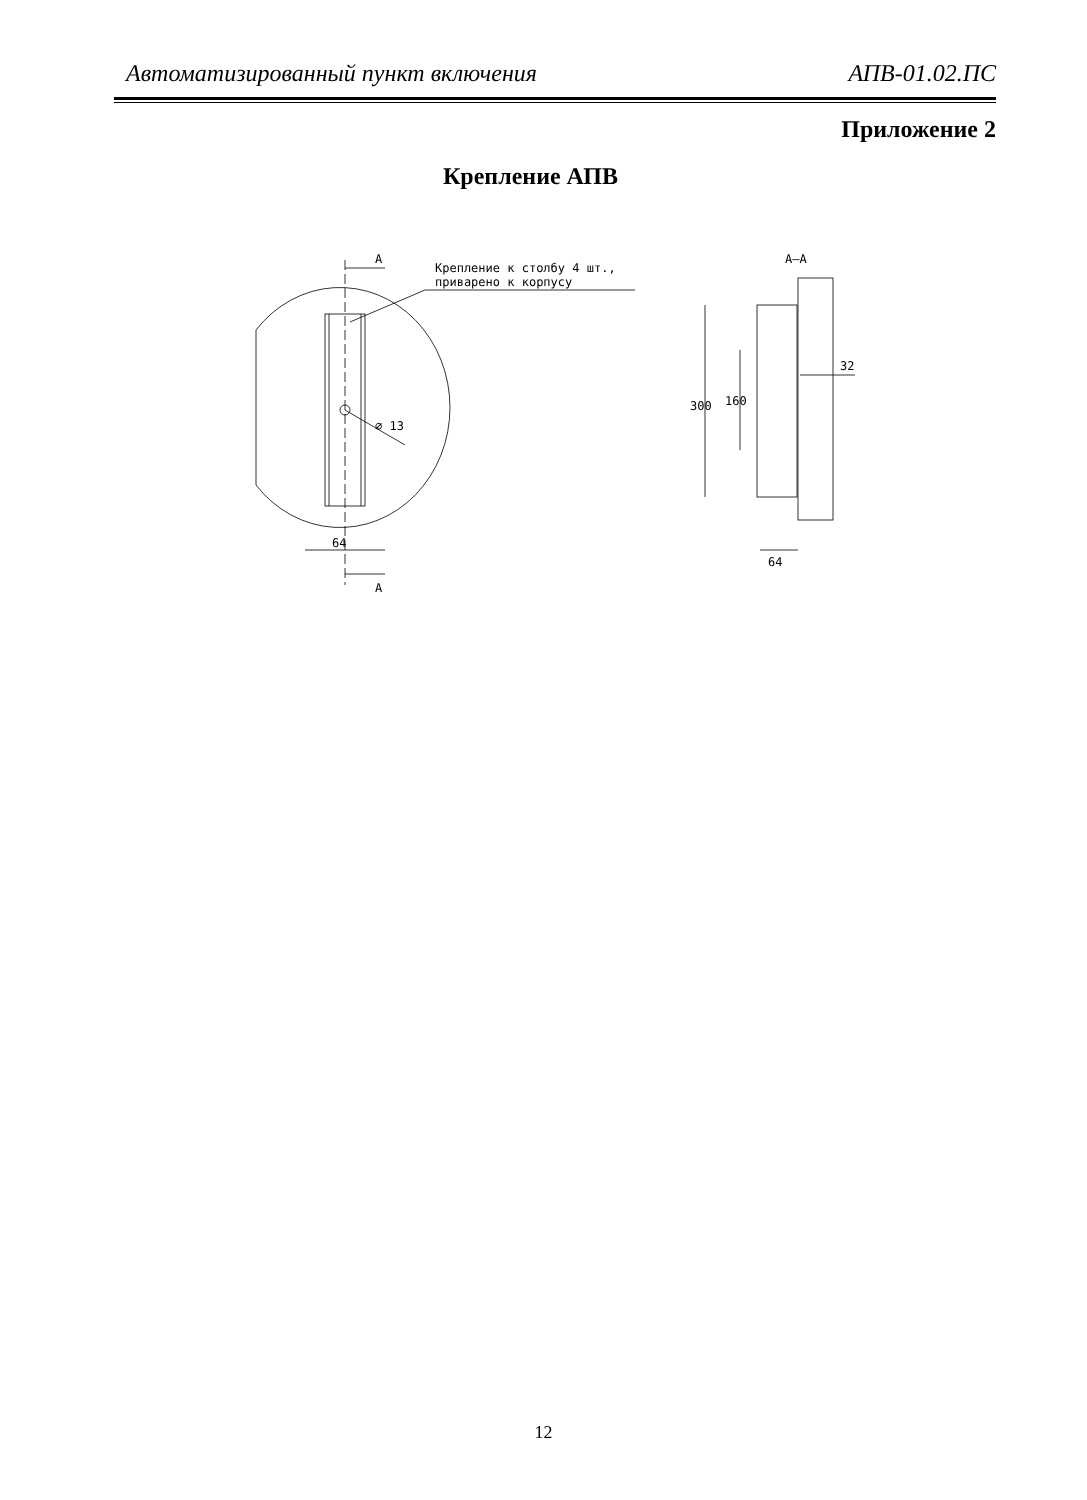Автоматизированный пункт включения АПВ-01.02.ПС
Приложение 2
Крепление АПВ
А
А
Крепление к столбу 4 шт.,
приварено к корпусу
⌀ 13
64
А–А
300
160
32
64
12